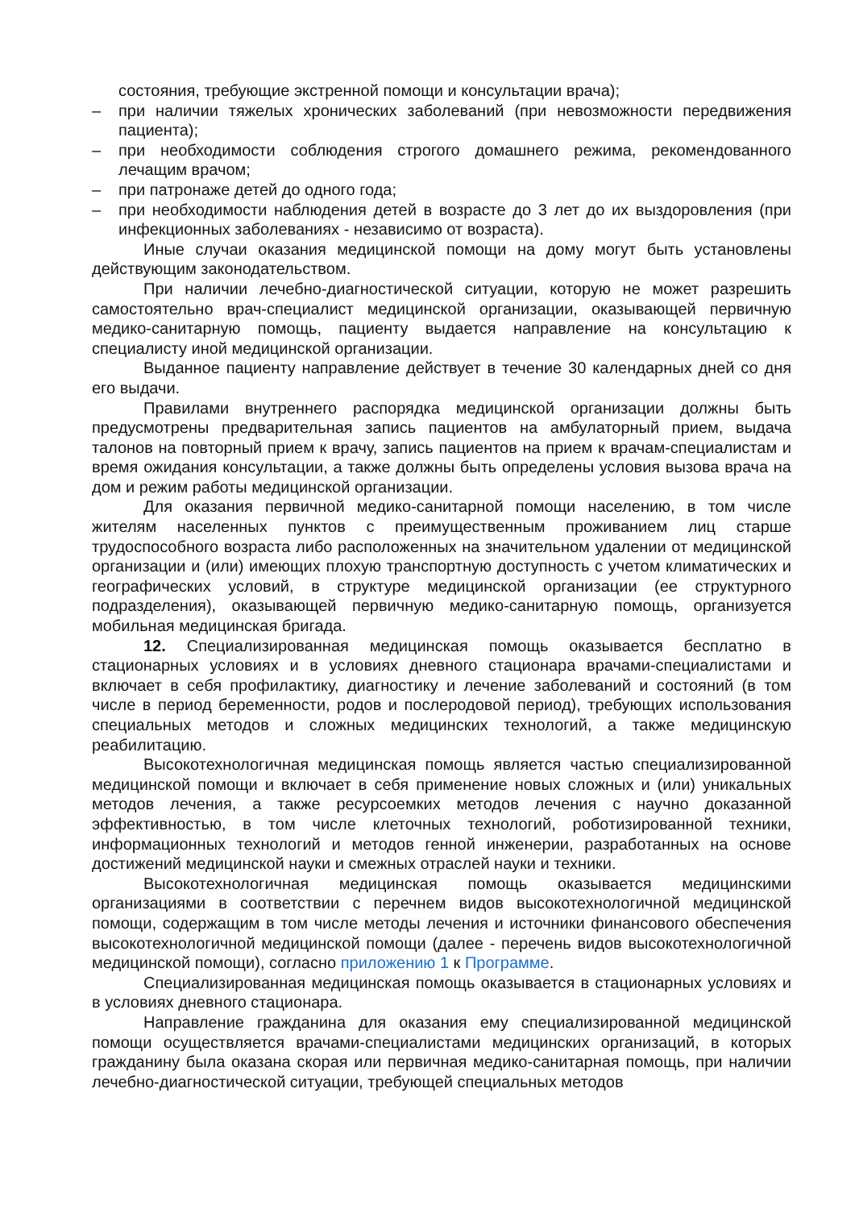состояния, требующие экстренной помощи и консультации врача);
– при наличии тяжелых хронических заболеваний (при невозможности передвижения пациента);
– при необходимости соблюдения строгого домашнего режима, рекомендованного лечащим врачом;
– при патронаже детей до одного года;
– при необходимости наблюдения детей в возрасте до 3 лет до их выздоровления (при инфекционных заболеваниях - независимо от возраста).
Иные случаи оказания медицинской помощи на дому могут быть установлены действующим законодательством.
При наличии лечебно-диагностической ситуации, которую не может разрешить самостоятельно врач-специалист медицинской организации, оказывающей первичную медико-санитарную помощь, пациенту выдается направление на консультацию к специалисту иной медицинской организации.
Выданное пациенту направление действует в течение 30 календарных дней со дня его выдачи.
Правилами внутреннего распорядка медицинской организации должны быть предусмотрены предварительная запись пациентов на амбулаторный прием, выдача талонов на повторный прием к врачу, запись пациентов на прием к врачам-специалистам и время ожидания консультации, а также должны быть определены условия вызова врача на дом и режим работы медицинской организации.
Для оказания первичной медико-санитарной помощи населению, в том числе жителям населенных пунктов с преимущественным проживанием лиц старше трудоспособного возраста либо расположенных на значительном удалении от медицинской организации и (или) имеющих плохую транспортную доступность с учетом климатических и географических условий, в структуре медицинской организации (ее структурного подразделения), оказывающей первичную медико-санитарную помощь, организуется мобильная медицинская бригада.
12. Специализированная медицинская помощь оказывается бесплатно в стационарных условиях и в условиях дневного стационара врачами-специалистами и включает в себя профилактику, диагностику и лечение заболеваний и состояний (в том числе в период беременности, родов и послеродовой период), требующих использования специальных методов и сложных медицинских технологий, а также медицинскую реабилитацию.
Высокотехнологичная медицинская помощь является частью специализированной медицинской помощи и включает в себя применение новых сложных и (или) уникальных методов лечения, а также ресурсоемких методов лечения с научно доказанной эффективностью, в том числе клеточных технологий, роботизированной техники, информационных технологий и методов генной инженерии, разработанных на основе достижений медицинской науки и смежных отраслей науки и техники.
Высокотехнологичная медицинская помощь оказывается медицинскими организациями в соответствии с перечнем видов высокотехнологичной медицинской помощи, содержащим в том числе методы лечения и источники финансового обеспечения высокотехнологичной медицинской помощи (далее - перечень видов высокотехнологичной медицинской помощи), согласно приложению 1 к Программе.
Специализированная медицинская помощь оказывается в стационарных условиях и в условиях дневного стационара.
Направление гражданина для оказания ему специализированной медицинской помощи осуществляется врачами-специалистами медицинских организаций, в которых гражданину была оказана скорая или первичная медико-санитарная помощь, при наличии лечебно-диагностической ситуации, требующей специальных методов